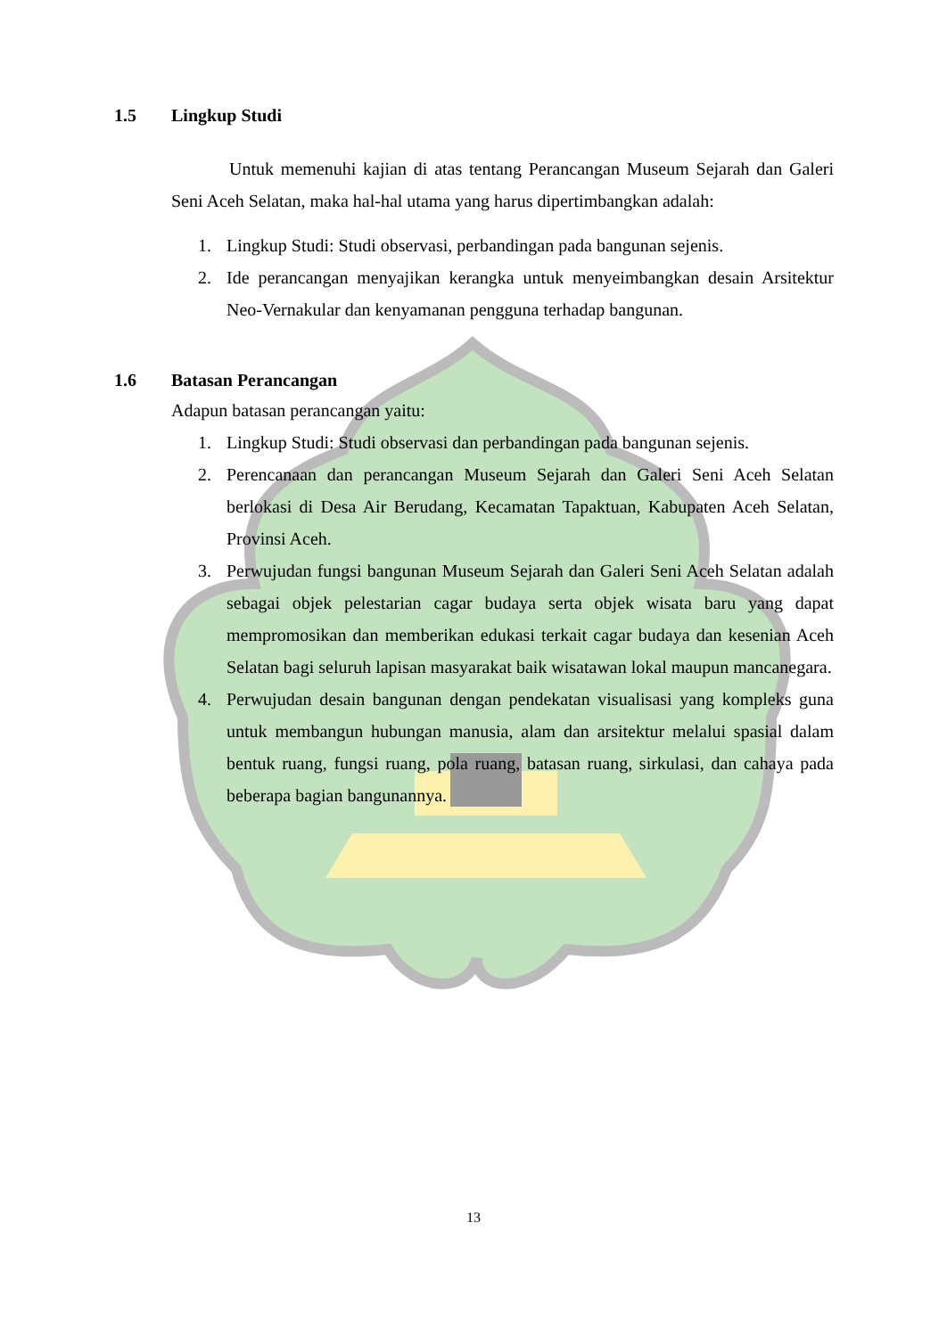1.5 Lingkup Studi
Untuk memenuhi kajian di atas tentang Perancangan Museum Sejarah dan Galeri Seni Aceh Selatan, maka hal-hal utama yang harus dipertimbangkan adalah:
1. Lingkup Studi: Studi observasi, perbandingan pada bangunan sejenis.
2. Ide perancangan menyajikan kerangka untuk menyeimbangkan desain Arsitektur Neo-Vernakular dan kenyamanan pengguna terhadap bangunan.
1.6 Batasan Perancangan
Adapun batasan perancangan yaitu:
1. Lingkup Studi: Studi observasi dan perbandingan pada bangunan sejenis.
2. Perencanaan dan perancangan Museum Sejarah dan Galeri Seni Aceh Selatan berlokasi di Desa Air Berudang, Kecamatan Tapaktuan, Kabupaten Aceh Selatan, Provinsi Aceh.
3. Perwujudan fungsi bangunan Museum Sejarah dan Galeri Seni Aceh Selatan adalah sebagai objek pelestarian cagar budaya serta objek wisata baru yang dapat mempromosikan dan memberikan edukasi terkait cagar budaya dan kesenian Aceh Selatan bagi seluruh lapisan masyarakat baik wisatawan lokal maupun mancanegara.
4. Perwujudan desain bangunan dengan pendekatan visualisasi yang kompleks guna untuk membangun hubungan manusia, alam dan arsitektur melalui spasial dalam bentuk ruang, fungsi ruang, pola ruang, batasan ruang, sirkulasi, dan cahaya pada beberapa bagian bangunannya.
13